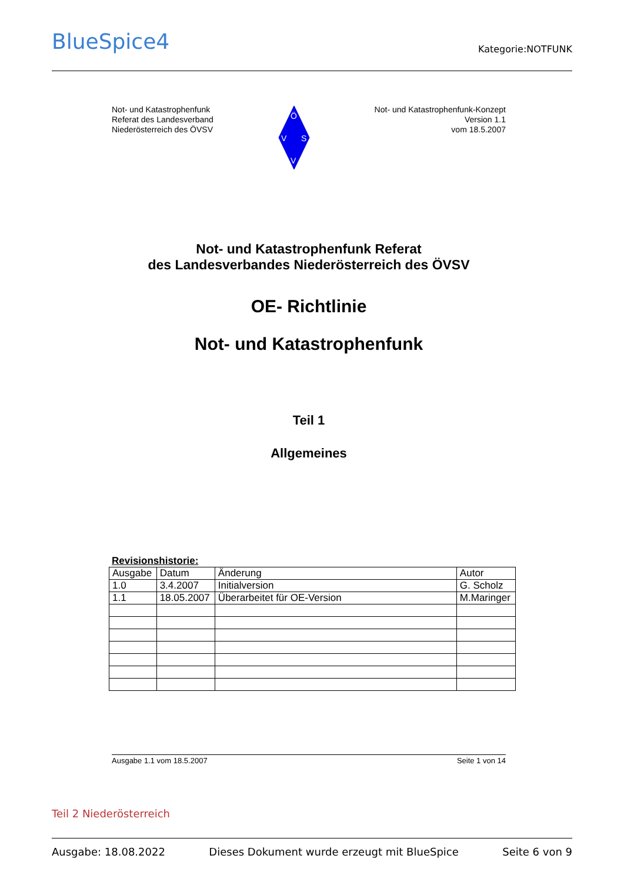BlueSpice4
Kategorie:NOTFUNK
Not- und Katastrophenfunk
Referat des Landesverband
Niederösterreich des ÖVSV
Ö
V
S
V
Not- und Katastrophenfunk-Konzept
Version 1.1
vom 18.5.2007
Not- und Katastrophenfunk Referat
des Landesverbandes Niederösterreich des ÖVSV
OE- Richtlinie
Not- und Katastrophenfunk
Teil 1
Allgemeines
Revisionshistorie:
| Ausgabe | Datum | Änderung | Autor |
| 1.0 | 3.4.2007 | Initialversion | G. Scholz |
| 1.1 | 18.05.2007 | Überarbeitet für OE-Version | M.Maringer |
Ausgabe 1.1 vom 18.5.2007 Seite 1 von 14
Teil 2 Niederösterreich
Ausgabe: 18.08.2022 Dieses Dokument wurde erzeugt mit BlueSpice Seite 6 von 9